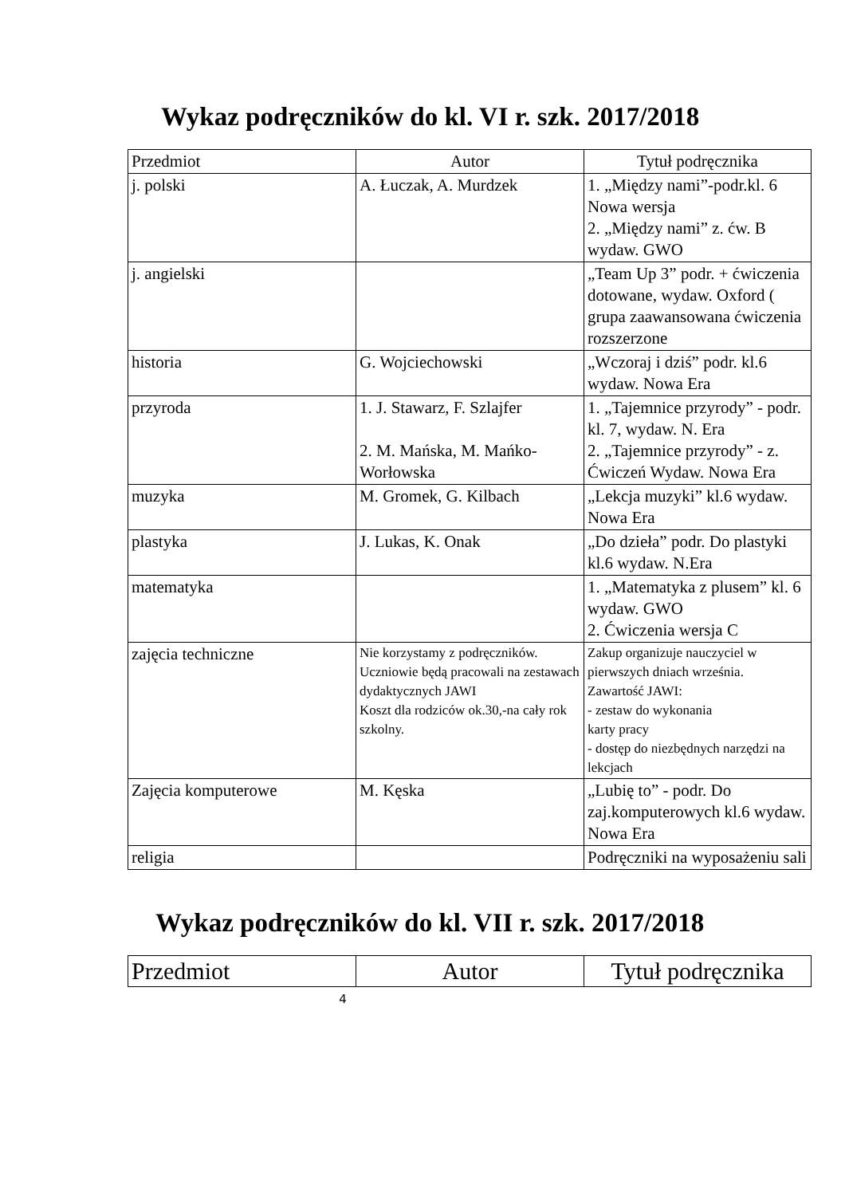Wykaz podręczników do kl. VI r. szk. 2017/2018
| Przedmiot | Autor | Tytuł podręcznika |
| --- | --- | --- |
| j. polski | A. Łuczak, A. Murdzek | 1. „Między nami”-podr.kl. 6 Nowa wersja 2. „Między nami” z. ćw. B wydaw. GWO |
| j. angielski | | „Team Up 3” podr. + ćwiczenia dotowane, wydaw. Oxford ( grupa zaawansowana ćwiczenia rozszerzone |
| historia | G. Wojciechowski | „Wczoraj i dziś” podr. kl.6 wydaw. Nowa Era |
| przyroda | 1. J. Stawarz, F. Szlajfer 2. M. Mańska, M. Mańko-Worłowska | 1. „Tajemnice przyrody” - podr. kl. 7, wydaw. N. Era 2. „Tajemnice przyrody” - z. Ćwiczeń Wydaw. Nowa Era |
| muzyka | M. Gromek, G. Kilbach | „Lekcja muzyki” kl.6 wydaw. Nowa Era |
| plastyka | J. Lukas, K. Onak | „Do dzieła” podr. Do plastyki kl.6 wydaw. N.Era |
| matematyka | | 1. „Matematyka z plusem” kl. 6 wydaw. GWO 2. Ćwiczenia wersja C |
| zajęcia techniczne | Nie korzystamy z podręczników. Uczniowie będą pracowali na zestawach dydaktycznych JAWI Koszt dla rodziców ok.30,-na cały rok szkolny. | Zakup organizuje nauczyciel w pierwszych dniach września. Zawartość JAWI: - zestaw do wykonania karty pracy - dostęp do niezbędnych narzędzi na lekcjach |
| Zajęcia komputerowe | M. Kęska | „Lubię to” - podr. Do zaj.komputerowych kl.6 wydaw. Nowa Era |
| religia | | Podręczniki na wyposażeniu sali |
Wykaz podręczników do kl. VII r. szk. 2017/2018
| Przedmiot | Autor | Tytuł podręcznika |
| --- | --- | --- |
4